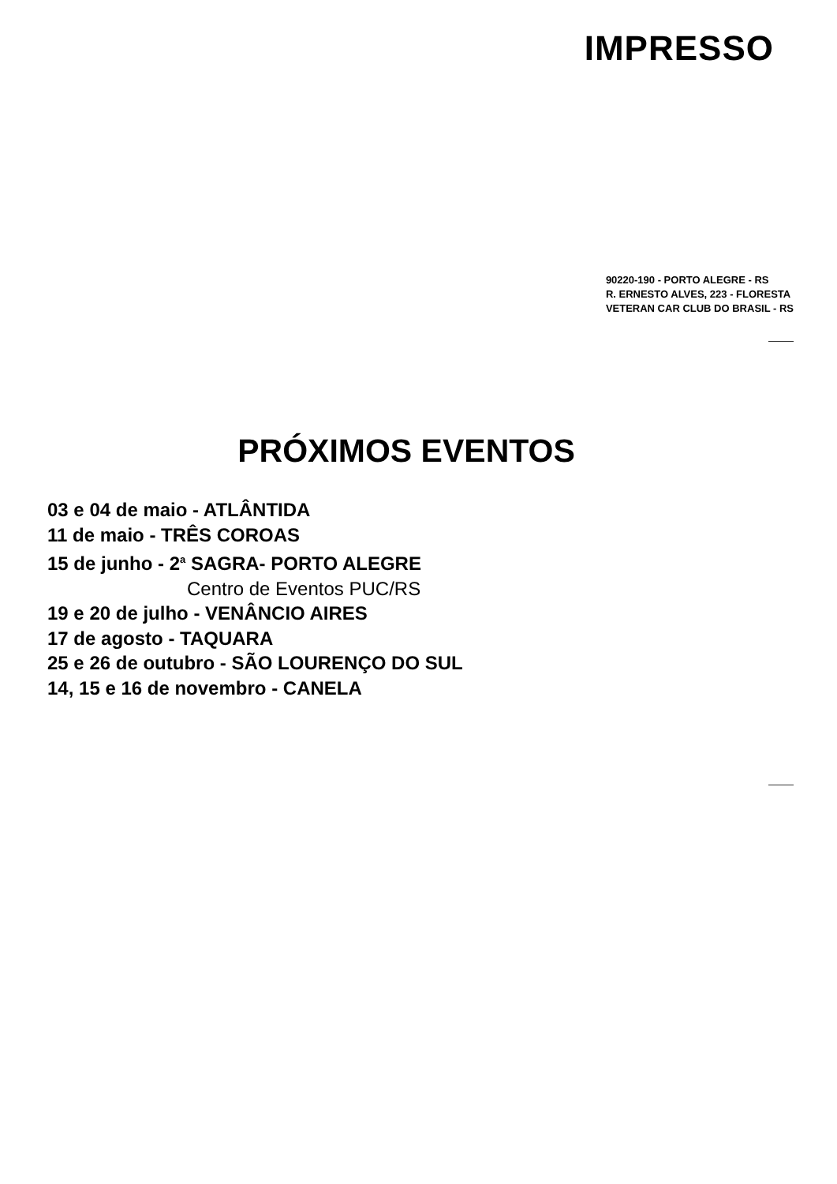IMPRESSO
90220-190 - PORTO ALEGRE - RS
R. ERNESTO ALVES, 223 - FLORESTA
VETERAN CAR CLUB DO BRASIL - RS
PRÓXIMOS EVENTOS
03 e 04 de maio - ATLÂNTIDA
11 de maio - TRÊS COROAS
15 de junho - 2<sup>a</sup> SAGRA- PORTO ALEGRE
Centro de Eventos PUC/RS
19 e 20 de julho - VENÂNCIO AIRES
17 de agosto - TAQUARA
25 e 26 de outubro - SÃO LOURENÇO DO SUL
14, 15 e 16 de novembro - CANELA